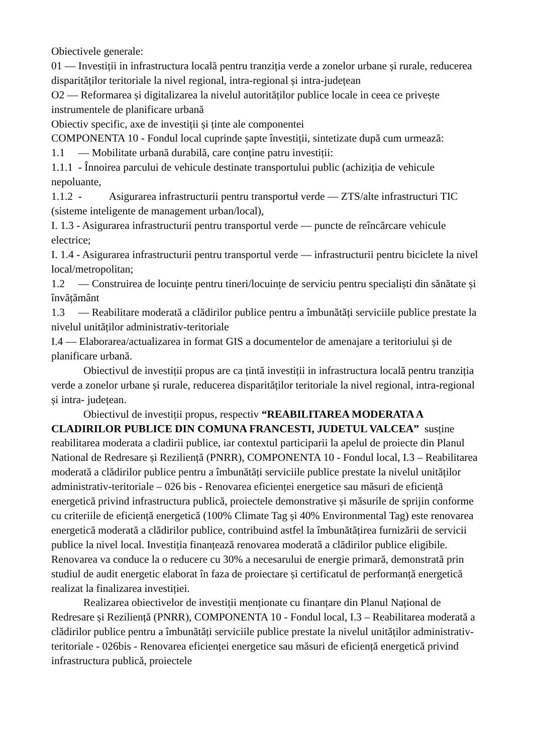Obiectivele generale:
01 — Investiții in infrastructura locală pentru tranziția verde a zonelor urbane și rurale, reducerea disparităților teritoriale la nivel regional, intra-regional și intra-județean
O2 — Reformarea și digitalizarea la nivelul autorităților publice locale in ceea ce privește instrumentele de planificare urbană
Obiectiv specific, axe de investiții și ținte ale componentei
COMPONENTA 10 - Fondul local cuprinde șapte învestiții, sintetizate după cum urmează:
1.1 — Mobilitate urbană durabilă, care conține patru investiții:
1.1.1 - Înnoirea parcului de vehicule destinate transportului public (achiziția de vehicule nepoluante,
1.1.2 - Asigurarea infrastructurii pentru transportuł verde — ZTS/alte infrastructuri TIC (sisteme inteligente de management urban/local),
I. 1.3 - Asigurarea infrastructurii pentru transportul verde — puncte de reîncărcare vehicule electrice;
I. 1.4 - Asigurarea infrastructurii pentru transportul verde — infrastructurii pentru biciclete la nivel local/metropolitan;
1.2 — Construirea de locuințe pentru tineri/locuințe de serviciu pentru specialiști din sănătate și învățământ
1.3 — Reabilitare moderată a clădirilor publice pentru a îmbunătăți serviciile publice prestate la nivelul unităților administrativ-teritoriale
I.4 — Elaborarea/actualizarea in format GIS a documentelor de amenajare a teritoriului și de planificare urbană.
Obiectivul de investiții propus are ca țintă investiții in infrastructura locală pentru tranziția verde a zonelor urbane și rurale, reducerea disparităților teritoriale la nivel regional, intra-regional și intra- județean.
Obiectivul de investiții propus, respectiv “REABILITAREA MODERATA A CLADIRILOR PUBLICE DIN COMUNA FRANCESTI, JUDETUL VALCEA” susține reabilitarea moderata a cladirii publice, iar contextul participarii la apelul de proiecte din Planul National de Redresare și Reziliență (PNRR), COMPONENTA 10 - Fondul local, I.3 – Reabilitarea moderată a clădirilor publice pentru a îmbunătăți serviciile publice prestate la nivelul unităților administrativ-teritoriale – 026 bis - Renovarea eficienței energetice sau măsuri de eficiență energetică privind infrastructura publică, proiectele demonstrative și măsurile de sprijin conforme cu criteriile de eficiență energetică (100% Climate Tag și 40% Environmental Tag) este renovarea energetică moderată a clădirilor publice, contribuind astfel la îmbunătățirea furnizării de servicii publice la nivel local. Investiția finanțează renovarea moderată a clădirilor publice eligibile. Renovarea va conduce la o reducere cu 30% a necesarului de energie primară, demonstrată prin studiul de audit energetic elaborat în faza de proiectare și certificatul de performanță energetică realizat la finalizarea investiției.
Realizarea obiectivelor de investiții menționate cu finanțare din Planul Național de Redresare și Reziliență (PNRR), COMPONENTA 10 - Fondul local, I.3 – Reabilitarea moderată a clădirilor publice pentru a îmbunătăți serviciile publice prestate la nivelul unităților administrativ-teritoriale - 026bis - Renovarea eficienței energetice sau măsuri de eficiență energetică privind infrastructura publică, proiectele